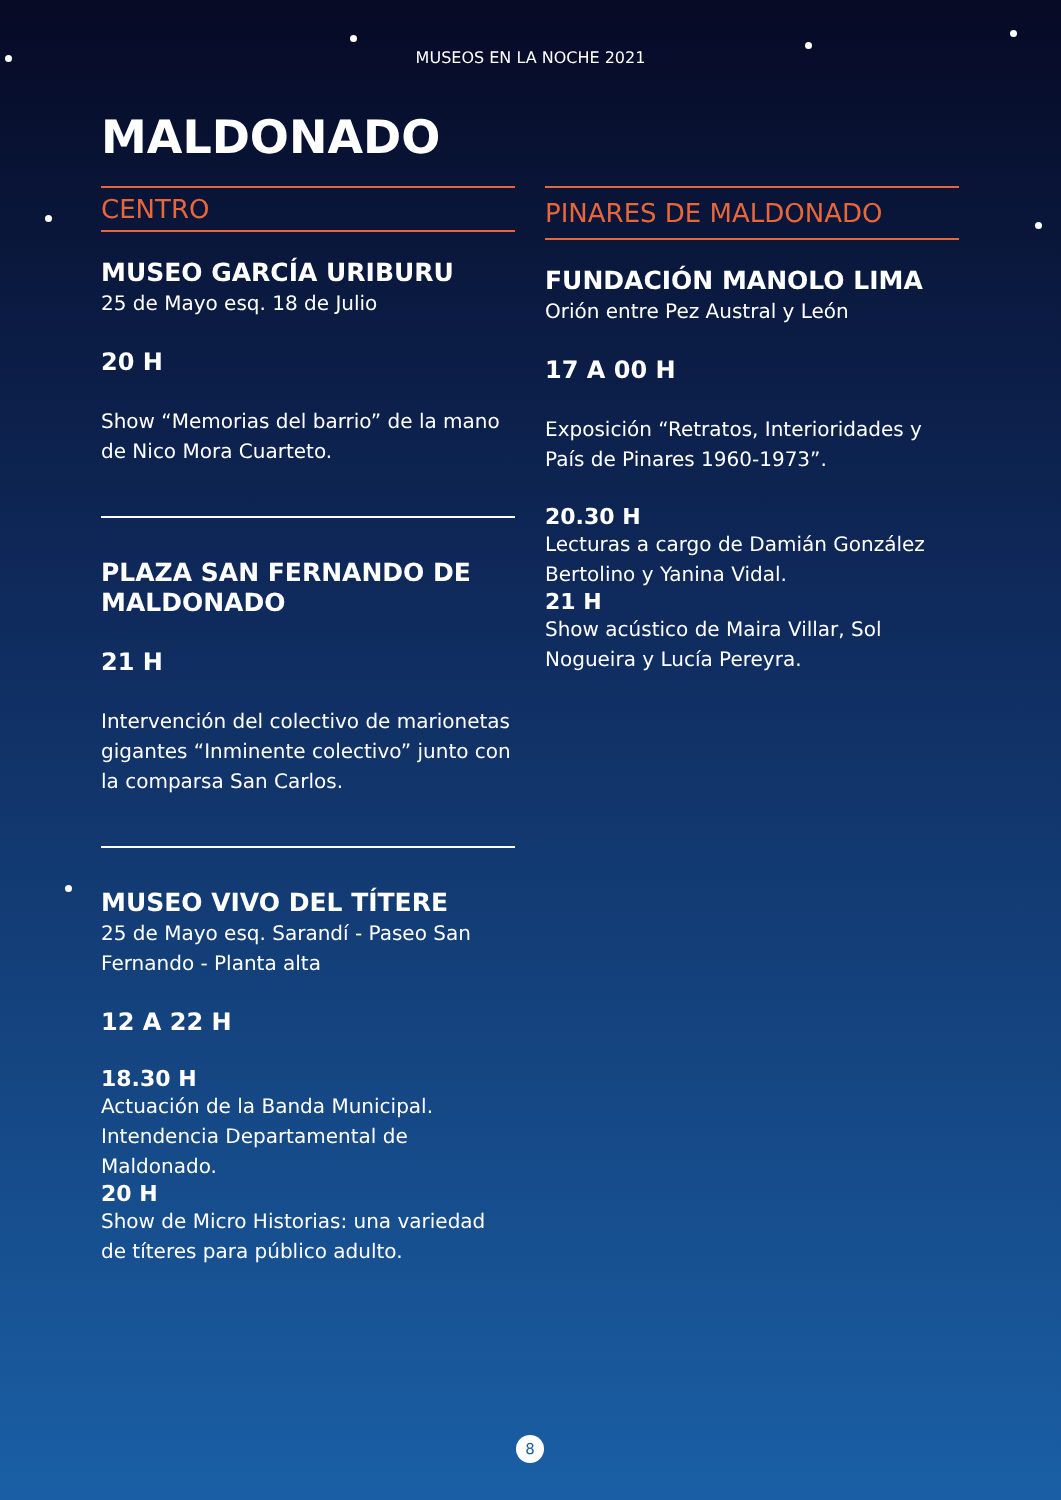MUSEOS EN LA NOCHE 2021
MALDONADO
CENTRO
MUSEO GARCÍA URIBURU
25 de Mayo esq. 18 de Julio
20 H
Show “Memorias del barrio” de la mano de Nico Mora Cuarteto.
PLAZA SAN FERNANDO DE MALDONADO
21 H
Intervención del colectivo de marionetas gigantes “Inminente colectivo” junto con la comparsa San Carlos.
MUSEO VIVO DEL TÍTERE
25 de Mayo esq. Sarandí - Paseo San Fernando - Planta alta
12 A 22 H
18.30 H
Actuación de la Banda Municipal. Intendencia Departamental de Maldonado.
20 H
Show de Micro Historias: una variedad de títeres para público adulto.
PINARES DE MALDONADO
FUNDACIÓN MANOLO LIMA
Orión entre Pez Austral y León
17 A 00 H
Exposición “Retratos, Interioridades y País de Pinares 1960-1973”.
20.30 H
Lecturas a cargo de Damián González Bertolino y Yanina Vidal.
21 H
Show acústico de Maira Villar, Sol Nogueira y Lucía Pereyra.
8